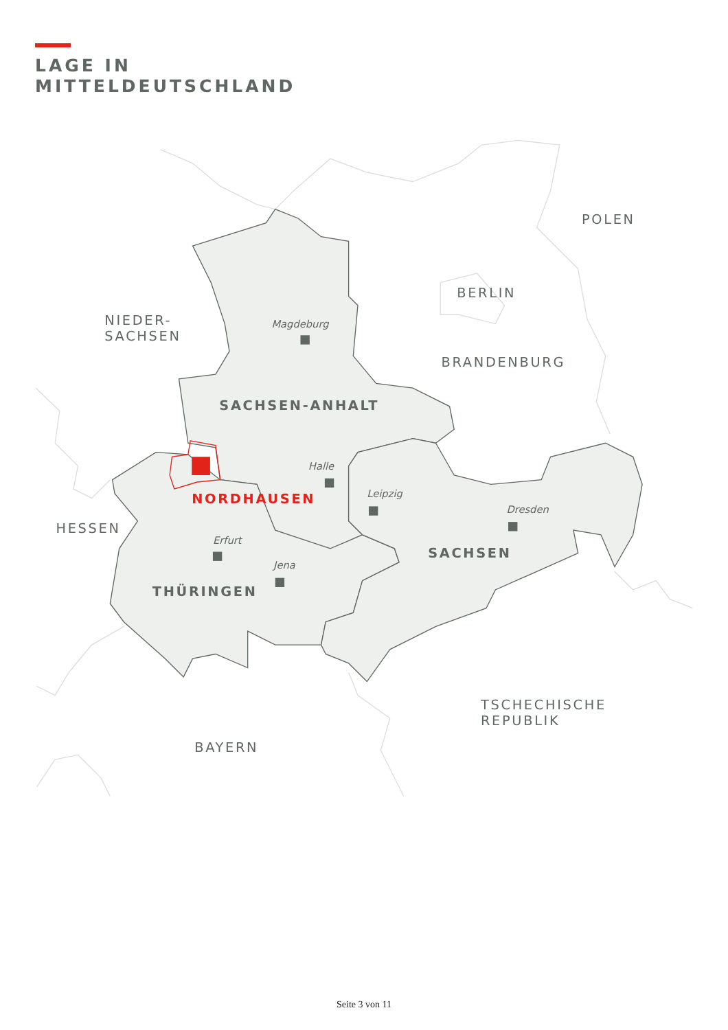LAGE IN
MITTELDEUTSCHLAND
POLEN
BERLIN
NIEDER-
SACHSEN
Magdeburg
BRANDENBURG
SACHSEN-ANHALT
Halle
Leipzig
NORDHAUSEN
Dresden
HESSEN
Erfurt
SACHSEN
Jena
THÜRINGEN
TSCHECHISCHE
REPUBLIK
BAYERN
Seite 3 von 11